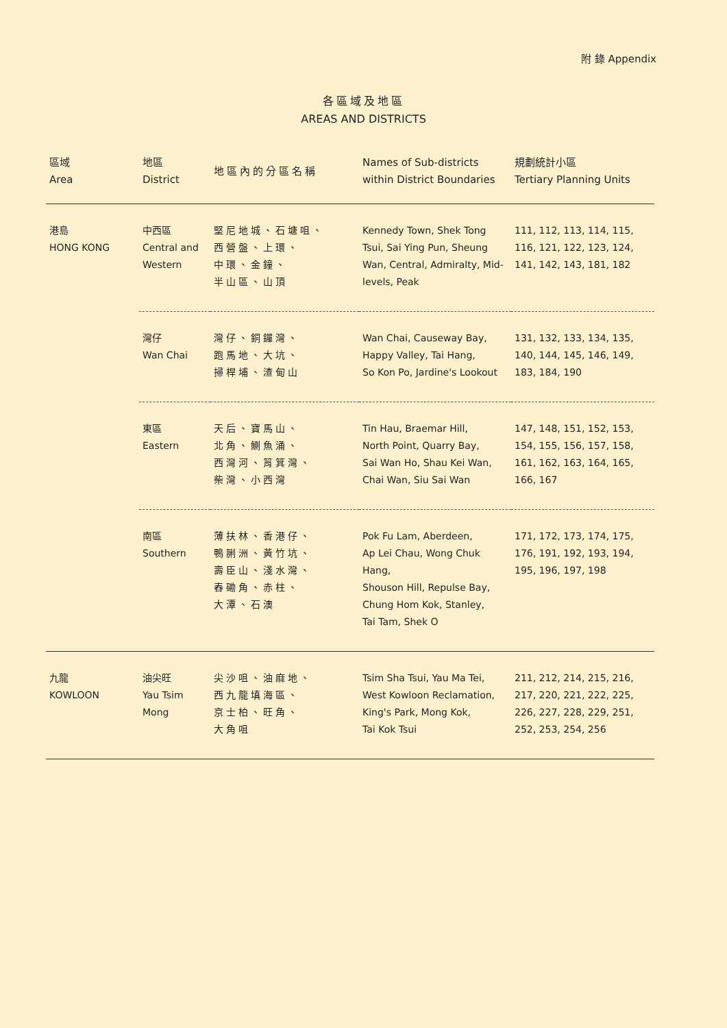附 錄 Appendix
各區域及地區
AREAS AND DISTRICTS
| 區域 Area | 地區 District | 地區內的分區名稱 | Names of Sub-districts within District Boundaries | 規劃統計小區 Tertiary Planning Units |
| --- | --- | --- | --- | --- |
| 港島 HONG KONG | 中西區 Central and Western | 堅尼地城、石塘咀、 西營盤、上環、 中環、金鐘、 半山區、山頂 | Kennedy Town, Shek Tong Tsui, Sai Ying Pun, Sheung Wan, Central, Admiralty, Mid-levels, Peak | 111, 112, 113, 114, 115, 116, 121, 122, 123, 124, 141, 142, 143, 181, 182 |
| | 灣仔 Wan Chai | 灣仔、銅鑼灣、 跑馬地、大坑、 掃桿埔、渣甸山 | Wan Chai, Causeway Bay, Happy Valley, Tai Hang, So Kon Po, Jardine's Lookout | 131, 132, 133, 134, 135, 140, 144, 145, 146, 149, 183, 184, 190 |
| | 東區 Eastern | 天后、寶馬山、 北角、鰂魚涌、 西灣河、筲箕灣、 柴灣、小西灣 | Tin Hau, Braemar Hill, North Point, Quarry Bay, Sai Wan Ho, Shau Kei Wan, Chai Wan, Siu Sai Wan | 147, 148, 151, 152, 153, 154, 155, 156, 157, 158, 161, 162, 163, 164, 165, 166, 167 |
| | 南區 Southern | 薄扶林、香港仔、 鴨脷洲、黃竹坑、 壽臣山、淺水灣、 舂磡角、赤柱、 大潭、石澳 | Pok Fu Lam, Aberdeen, Ap Lei Chau, Wong Chuk Hang, Shouson Hill, Repulse Bay, Chung Hom Kok, Stanley, Tai Tam, Shek O | 171, 172, 173, 174, 175, 176, 191, 192, 193, 194, 195, 196, 197, 198 |
| 九龍 KOWLOON | 油尖旺 Yau Tsim Mong | 尖沙咀、油麻地、 西九龍填海區、 京士柏、旺角、 大角咀 | Tsim Sha Tsui, Yau Ma Tei, West Kowloon Reclamation, King's Park, Mong Kok, Tai Kok Tsui | 211, 212, 214, 215, 216, 217, 220, 221, 222, 225, 226, 227, 228, 229, 251, 252, 253, 254, 256 |